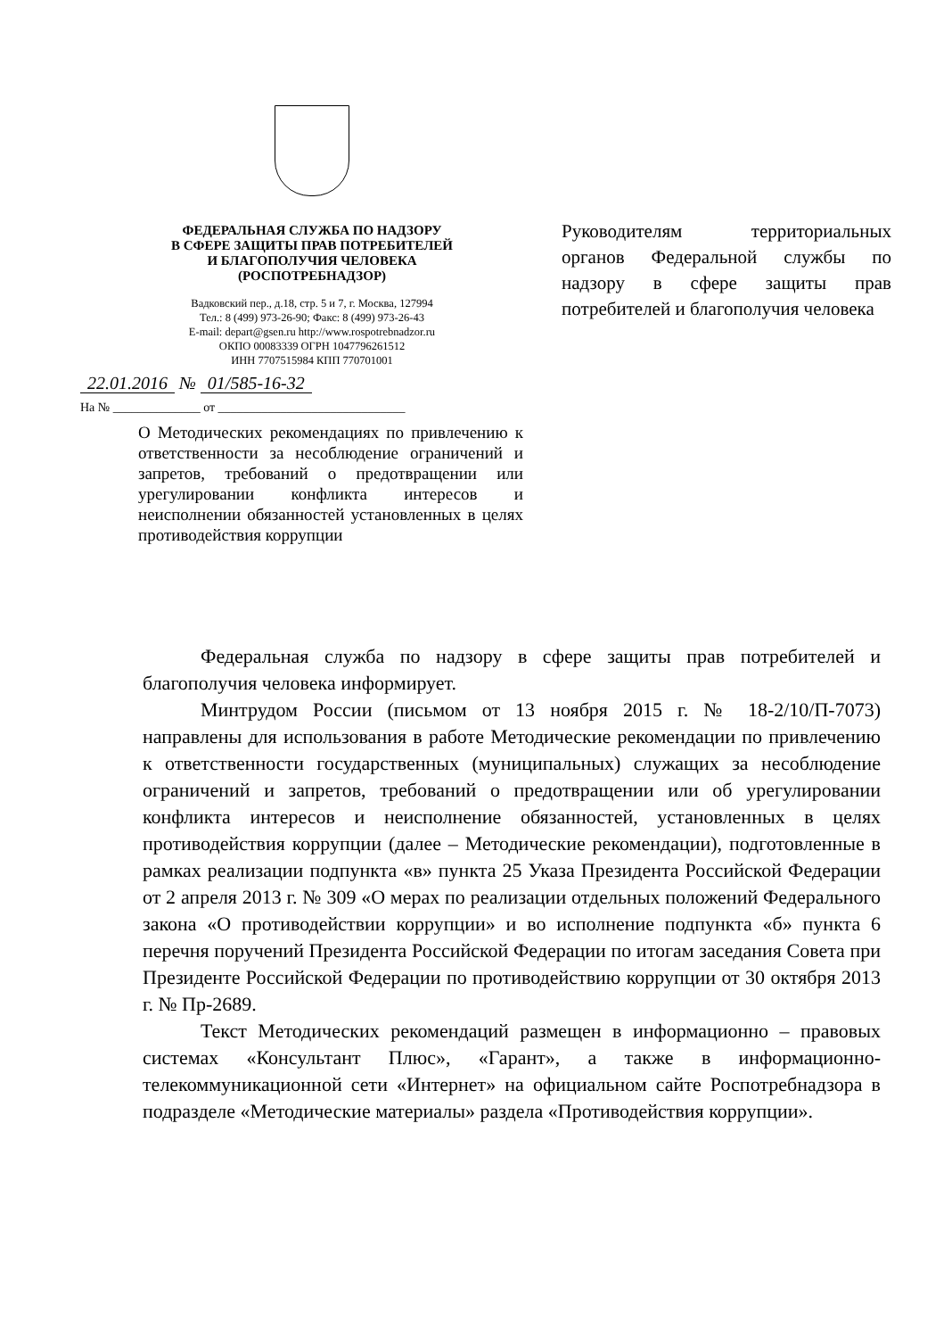ФЕДЕРАЛЬНАЯ СЛУЖБА ПО НАДЗОРУ
В СФЕРЕ ЗАЩИТЫ ПРАВ ПОТРЕБИТЕЛЕЙ
И БЛАГОПОЛУЧИЯ ЧЕЛОВЕКА
(РОСПОТРЕБНАДЗОР)
Вадковский пер., д.18, стр. 5 и 7, г. Москва, 127994
Тел.: 8 (499) 973-26-90; Факс: 8 (499) 973-26-43
E-mail: depart@gsen.ru http://www.rospotrebnadzor.ru
ОКПО 00083339 ОГРН 1047796261512
ИНН 7707515984 КПП 770701001
22.01.2016 № 01/585-16-32
На № ______________ от ______________________________
О Методических рекомендациях по привлечению к ответственности за несоблюдение ограничений и запретов, требований о предотвращении или урегулировании конфликта интересов и неисполнении обязанностей установленных в целях противодействия коррупции
Руководителям территориальных органов Федеральной службы по надзору в сфере защиты прав потребителей и благополучия человека
Федеральная служба по надзору в сфере защиты прав потребителей и благополучия человека информирует.
Минтрудом России (письмом от 13 ноября 2015 г. № 18-2/10/П-7073) направлены для использования в работе Методические рекомендации по привлечению к ответственности государственных (муниципальных) служащих за несоблюдение ограничений и запретов, требований о предотвращении или об урегулировании конфликта интересов и неисполнение обязанностей, установленных в целях противодействия коррупции (далее – Методические рекомендации), подготовленные в рамках реализации подпункта «в» пункта 25 Указа Президента Российской Федерации от 2 апреля 2013 г. № 309 «О мерах по реализации отдельных положений Федерального закона «О противодействии коррупции» и во исполнение подпункта «б» пункта 6 перечня поручений Президента Российской Федерации по итогам заседания Совета при Президенте Российской Федерации по противодействию коррупции от 30 октября 2013 г. № Пр-2689.
Текст Методических рекомендаций размещен в информационно – правовых системах «Консультант Плюс», «Гарант», а также в информационно-телекоммуникационной сети «Интернет» на официальном сайте Роспотребнадзора в подразделе «Методические материалы» раздела «Противодействия коррупции».